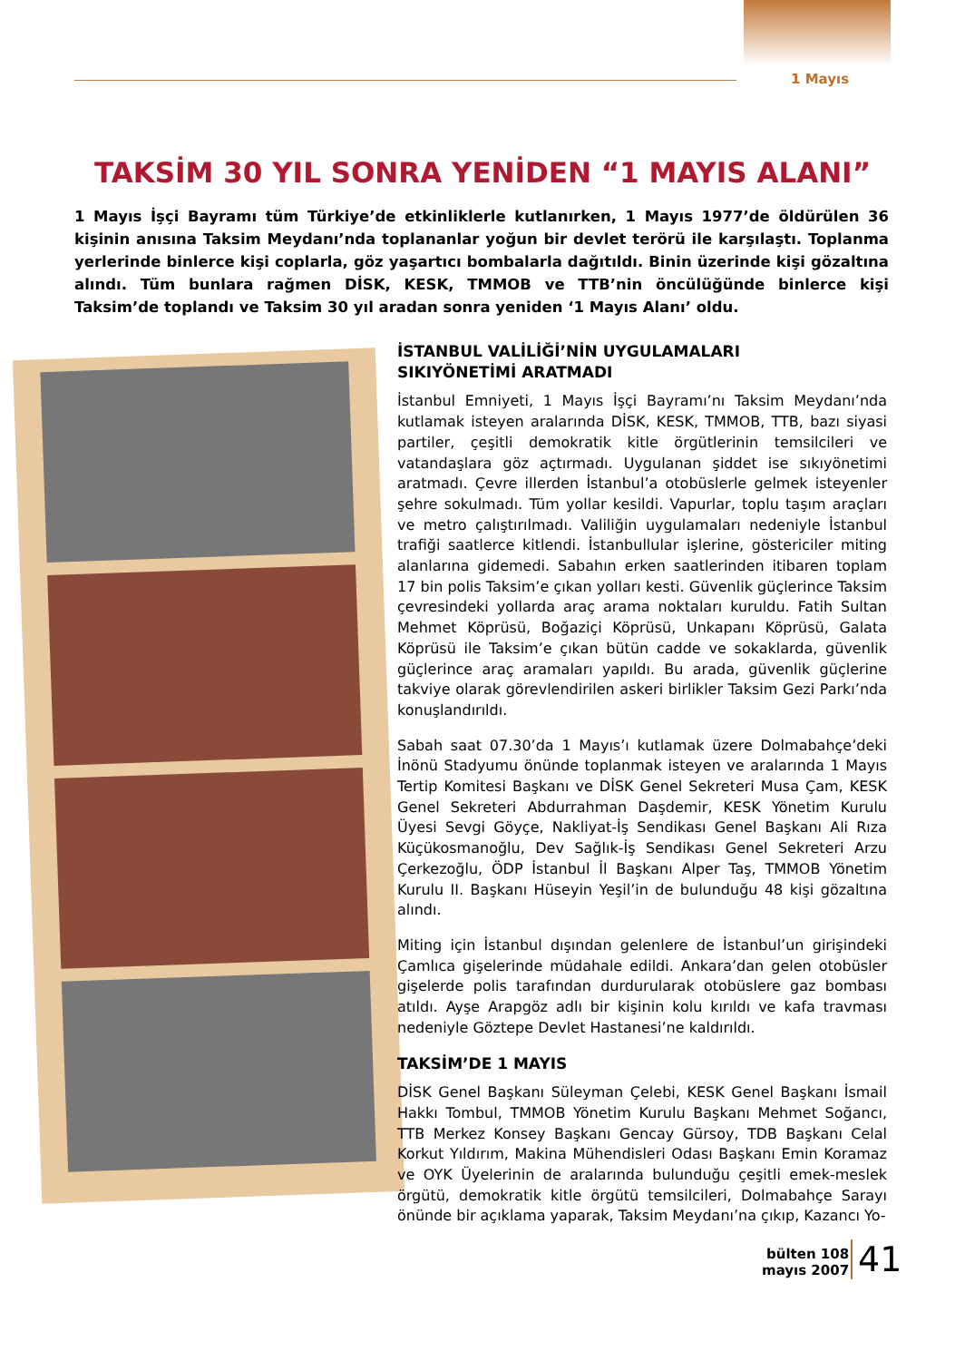1 Mayıs
TAKSİM 30 YIL SONRA YENİDEN “1 MAYIS ALANI”
1 Mayıs İşçi Bayramı tüm Türkiye’de etkinliklerle kutlanırken, 1 Mayıs 1977’de öldürülen 36 kişinin anısına Taksim Meydanı’nda toplananlar yoğun bir devlet terörü ile karşılaştı. Toplanma yerlerinde binlerce kişi coplarla, göz yaşartıcı bombalarla dağıtıldı. Binin üzerinde kişi gözaltına alındı. Tüm bunlara rağmen DİSK, KESK, TMMOB ve TTB’nin öncülüğünde binlerce kişi Taksim’de toplandı ve Taksim 30 yıl aradan sonra yeniden ‘1 Mayıs Alanı’ oldu.
İSTANBUL VALİLİĞİ’NİN UYGULAMALARI
SIKIYÖNETİMİ ARATMADI
İstanbul Emniyeti, 1 Mayıs İşçi Bayramı’nı Taksim Meydanı’nda kutlamak isteyen aralarında DİSK, KESK, TMMOB, TTB, bazı siyasi partiler, çeşitli demokratik kitle örgütlerinin temsilcileri ve vatandaşlara göz açtırmadı. Uygulanan şiddet ise sıkıyönetimi aratmadı. Çevre illerden İstanbul’a otobüslerle gelmek isteyenler şehre sokulmadı. Tüm yollar kesildi. Vapurlar, toplu taşım araçları ve metro çalıştırılmadı. Valiliğin uygulamaları nedeniyle İstanbul trafiği saatlerce kitlendi. İstanbullular işlerine, göstericiler miting alanlarına gidemedi. Sabahın erken saatlerinden itibaren toplam 17 bin polis Taksim’e çıkan yolları kesti. Güvenlik güçlerince Taksim çevresindeki yollarda araç arama noktaları kuruldu. Fatih Sultan Mehmet Köprüsü, Boğaziçi Köprüsü, Unkapanı Köprüsü, Galata Köprüsü ile Taksim’e çıkan bütün cadde ve sokaklarda, güvenlik güçlerince araç aramaları yapıldı. Bu arada, güvenlik güçlerine takviye olarak görevlendirilen askeri birlikler Taksim Gezi Parkı’nda konuşlandırıldı.
Sabah saat 07.30’da 1 Mayıs’ı kutlamak üzere Dolmabahçe’deki İnönü Stadyumu önünde toplanmak isteyen ve aralarında 1 Mayıs Tertip Komitesi Başkanı ve DİSK Genel Sekreteri Musa Çam, KESK Genel Sekreteri Abdurrahman Daşdemir, KESK Yönetim Kurulu Üyesi Sevgi Göyçe, Nakliyat-İş Sendikası Genel Başkanı Ali Rıza Küçükosmanoğlu, Dev Sağlık-İş Sendikası Genel Sekreteri Arzu Çerkezoğlu, ÖDP İstanbul İl Başkanı Alper Taş, TMMOB Yönetim Kurulu II. Başkanı Hüseyin Yeşil’in de bulunduğu 48 kişi gözaltına alındı.
Miting için İstanbul dışından gelenlere de İstanbul’un girişindeki Çamlıca gişelerinde müdahale edildi. Ankara’dan gelen otobüsler gişelerde polis tarafından durdurularak otobüslere gaz bombası atıldı. Ayşe Arapgöz adlı bir kişinin kolu kırıldı ve kafa travması nedeniyle Göztepe Devlet Hastanesi’ne kaldırıldı.
TAKSİM’DE 1 MAYIS
DİSK Genel Başkanı Süleyman Çelebi, KESK Genel Başkanı İsmail Hakkı Tombul, TMMOB Yönetim Kurulu Başkanı Mehmet Soğancı, TTB Merkez Konsey Başkanı Gencay Gürsoy, TDB Başkanı Celal Korkut Yıldırım, Makina Mühendisleri Odası Başkanı Emin Koramaz ve OYK Üyelerinin de aralarında bulunduğu çeşitli emek-meslek örgütü, demokratik kitle örgütü temsilcileri, Dolmabahçe Sarayı önünde bir açıklama yaparak, Taksim Meydanı’na çıkıp, Kazancı Yo-
bülten 108
mayıs 2007
41